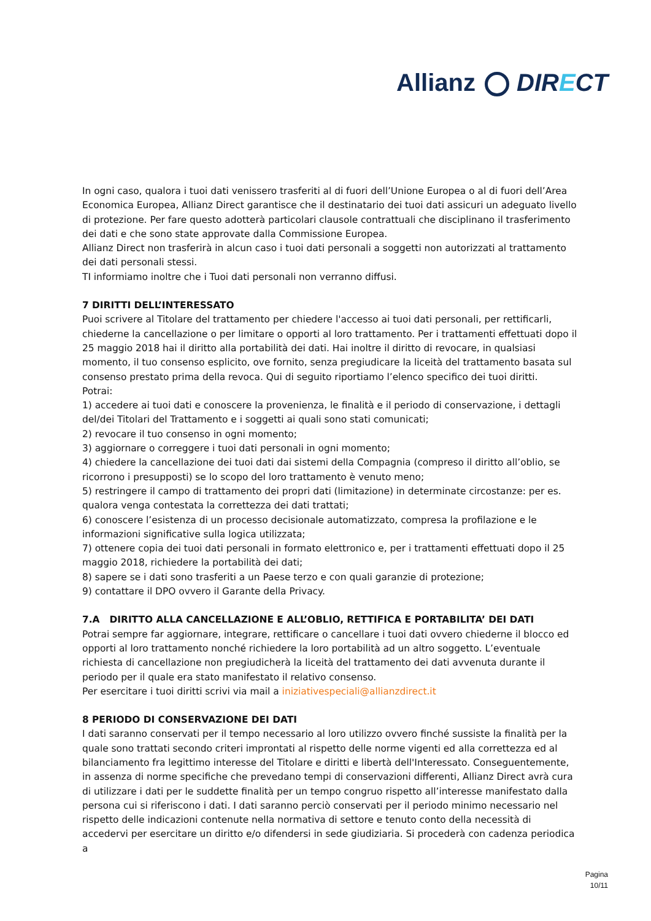Allianz DIRECT
In ogni caso, qualora i tuoi dati venissero trasferiti al di fuori dell’Unione Europea o al di fuori dell’Area Economica Europea, Allianz Direct garantisce che il destinatario dei tuoi dati assicuri un adeguato livello di protezione. Per fare questo adotterà particolari clausole contrattuali che disciplinano il trasferimento dei dati e che sono state approvate dalla Commissione Europea.
Allianz Direct non trasferirà in alcun caso i tuoi dati personali a soggetti non autorizzati al trattamento dei dati personali stessi.
TI informiamo inoltre che i Tuoi dati personali non verranno diffusi.
7 DIRITTI DELL’INTERESSATO
Puoi scrivere al Titolare del trattamento per chiedere l'accesso ai tuoi dati personali, per rettificarli, chiederne la cancellazione o per limitare o opporti al loro trattamento. Per i trattamenti effettuati dopo il 25 maggio 2018 hai il diritto alla portabilità dei dati. Hai inoltre il diritto di revocare, in qualsiasi momento, il tuo consenso esplicito, ove fornito, senza pregiudicare la liceità del trattamento basata sul consenso prestato prima della revoca. Qui di seguito riportiamo l’elenco specifico dei tuoi diritti.
Potrai:
1) accedere ai tuoi dati e conoscere la provenienza, le finalità e il periodo di conservazione, i dettagli del/dei Titolari del Trattamento e i soggetti ai quali sono stati comunicati;
2) revocare il tuo consenso in ogni momento;
3) aggiornare o correggere i tuoi dati personali in ogni momento;
4) chiedere la cancellazione dei tuoi dati dai sistemi della Compagnia (compreso il diritto all’oblio, se ricorrono i presupposti) se lo scopo del loro trattamento è venuto meno;
5) restringere il campo di trattamento dei propri dati (limitazione) in determinate circostanze: per es. qualora venga contestata la correttezza dei dati trattati;
6) conoscere l’esistenza di un processo decisionale automatizzato, compresa la profilazione e le informazioni significative sulla logica utilizzata;
7) ottenere copia dei tuoi dati personali in formato elettronico e, per i trattamenti effettuati dopo il 25 maggio 2018, richiedere la portabilità dei dati;
8) sapere se i dati sono trasferiti a un Paese terzo e con quali garanzie di protezione;
9) contattare il DPO ovvero il Garante della Privacy.
7.A DIRITTO ALLA CANCELLAZIONE E ALL’OBLIO, RETTIFICA E PORTABILITA’ DEI DATI
Potrai sempre far aggiornare, integrare, rettificare o cancellare i tuoi dati ovvero chiederne il blocco ed opporti al loro trattamento nonché richiedere la loro portabilità ad un altro soggetto. L’eventuale richiesta di cancellazione non pregiudicherà la liceità del trattamento dei dati avvenuta durante il periodo per il quale era stato manifestato il relativo consenso.
Per esercitare i tuoi diritti scrivi via mail a iniziativespeciali@allianzdirect.it
8 PERIODO DI CONSERVAZIONE DEI DATI
I dati saranno conservati per il tempo necessario al loro utilizzo ovvero finché sussiste la finalità per la quale sono trattati secondo criteri improntati al rispetto delle norme vigenti ed alla correttezza ed al bilanciamento fra legittimo interesse del Titolare e diritti e libertà dell'Interessato. Conseguentemente, in assenza di norme specifiche che prevedano tempi di conservazioni differenti, Allianz Direct avrà cura di utilizzare i dati per le suddette finalità per un tempo congruo rispetto all’interesse manifestato dalla persona cui si riferiscono i dati. I dati saranno perciò conservati per il periodo minimo necessario nel rispetto delle indicazioni contenute nella normativa di settore e tenuto conto della necessità di accedervi per esercitare un diritto e/o difendersi in sede giudiziaria. Si procederà con cadenza periodica a
Pagina
10/11